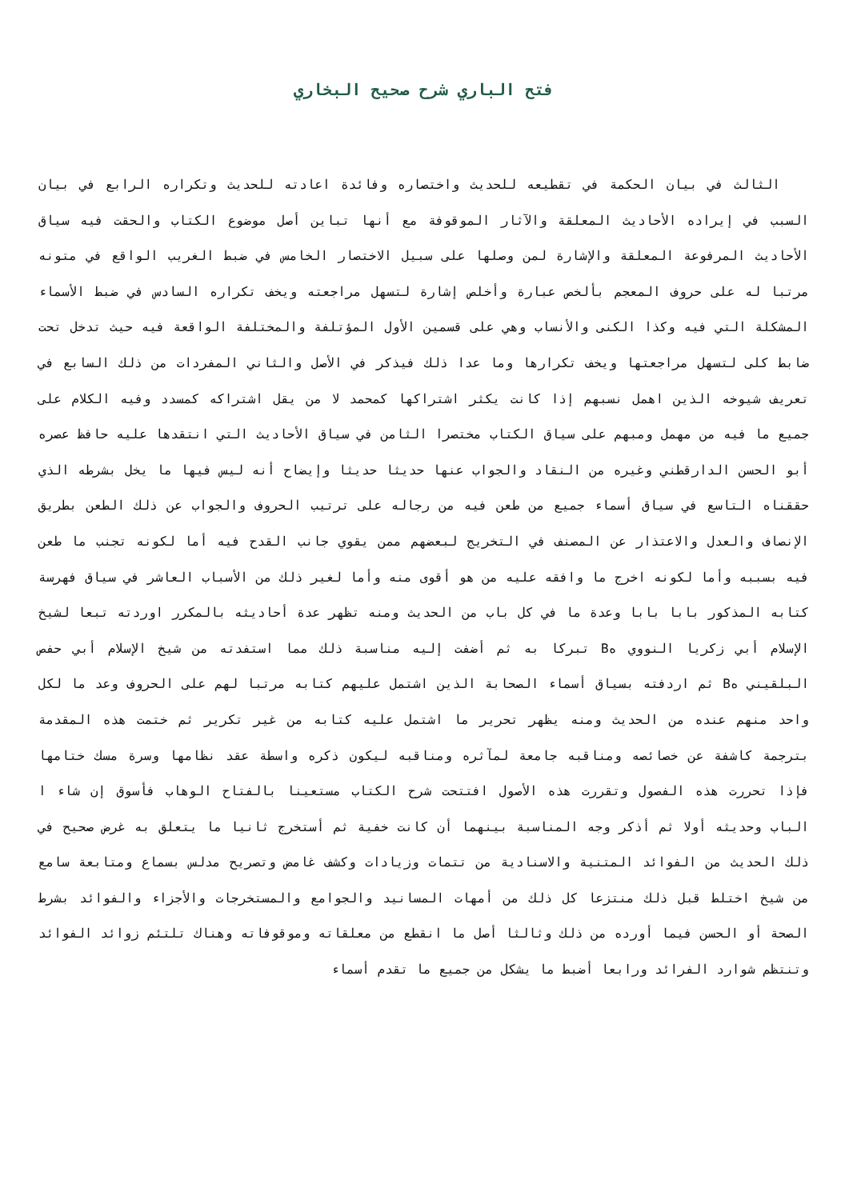فتح الباري شرح صحيح البخاري
الثالث في بيان الحكمة في تقطيعه للحديث واختصاره وفائدة اعادته للحديث وتكراره الرابع في بيان السبب في إيراده الأحاديث المعلقة والآثار الموقوفة مع أنها تباين أصل موضوع الكتاب والحقت فيه سياق الأحاديث المرفوعة المعلقة والإشارة لمن وصلها على سبيل الاختصار الخامس في ضبط الغريب الواقع في متونه مرتبا له على حروف المعجم بألخص عبارة وأخلص إشارة لتسهل مراجعته ويخف تكراره السادس في ضبط الأسماء المشكلة التي فيه وكذا الكنى والأنساب وهي على قسمين الأول المؤتلفة والمختلفة الواقعة فيه حيث تدخل تحت ضابط كلى لتسهل مراجعتها ويخف تكرارها وما عدا ذلك فيذكر في الأصل والثاني المفردات من ذلك السابع في تعريف شيوخه الذين اهمل نسبهم إذا كانت يكثر اشتراكها كمحمد لا من يقل اشتراكه كمسدد وفيه الكلام على جميع ما فيه من مهمل ومبهم على سياق الكتاب مختصرا الثامن في سياق الأحاديث التي انتقدها عليه حافظ عصره أبو الحسن الدارقطني وغيره من النقاد والجواب عنها حديثا حديثا وإيضاح أنه ليس فيها ما يخل بشرطه الذي حققناه التاسع في سياق أسماء جميع من طعن فيه من رجاله على ترتيب الحروف والجواب عن ذلك الطعن بطريق الإنصاف والعدل والاعتذار عن المصنف في التخريج لبعضهم ممن يقوي جانب القدح فيه أما لكونه تجنب ما طعن فيه بسببه وأما لكونه اخرج ما وافقه عليه من هو أقوى منه وأما لغير ذلك من الأسباب العاشر في سياق فهرسة كتابه المذكور بابا بابا وعدة ما في كل باب من الحديث ومنه تظهر عدة أحاديثه بالمكرر اوردته تبعا لشيخ الإسلام أبي زكريا النووي هB تبركا به ثم أضفت إليه مناسبة ذلك مما استفدته من شيخ الإسلام أبي حفص البلقيني هB ثم اردفته بسياق أسماء الصحابة الذين اشتمل عليهم كتابه مرتبا لهم على الحروف وعد ما لكل واحد منهم عنده من الحديث ومنه يظهر تحرير ما اشتمل عليه كتابه من غير تكرير ثم ختمت هذه المقدمة بترجمة كاشفة عن خصائصه ومناقبه جامعة لمآثره ومناقبه ليكون ذكره واسطة عقد نظامها وسرة مسك ختامها فإذا تحررت هذه الفصول وتقررت هذه الأصول افتتحت شرح الكتاب مستعينا بالفتاح الوهاب فأسوق إن شاء ا الباب وحديثه أولا ثم أذكر وجه المناسبة بينهما أن كانت خفية ثم أستخرج ثانيا ما يتعلق به غرض صحيح في ذلك الحديث من الفوائد المتنية والاسنادية من تتمات وزيادات وكشف غامض وتصريح مدلس بسماع ومتابعة سامع من شيخ اختلط قبل ذلك منتزعا كل ذلك من أمهات المسانيد والجوامع والمستخرجات والأجزاء والفوائد بشرط الصحة أو الحسن فيما أورده من ذلك وثالثا أصل ما انقطع من معلقاته وموقوفاته وهناك تلتئم زوائد الفوائد وتنتظم شوارد الفرائد ورابعا أضبط ما يشكل من جميع ما تقدم أسماء